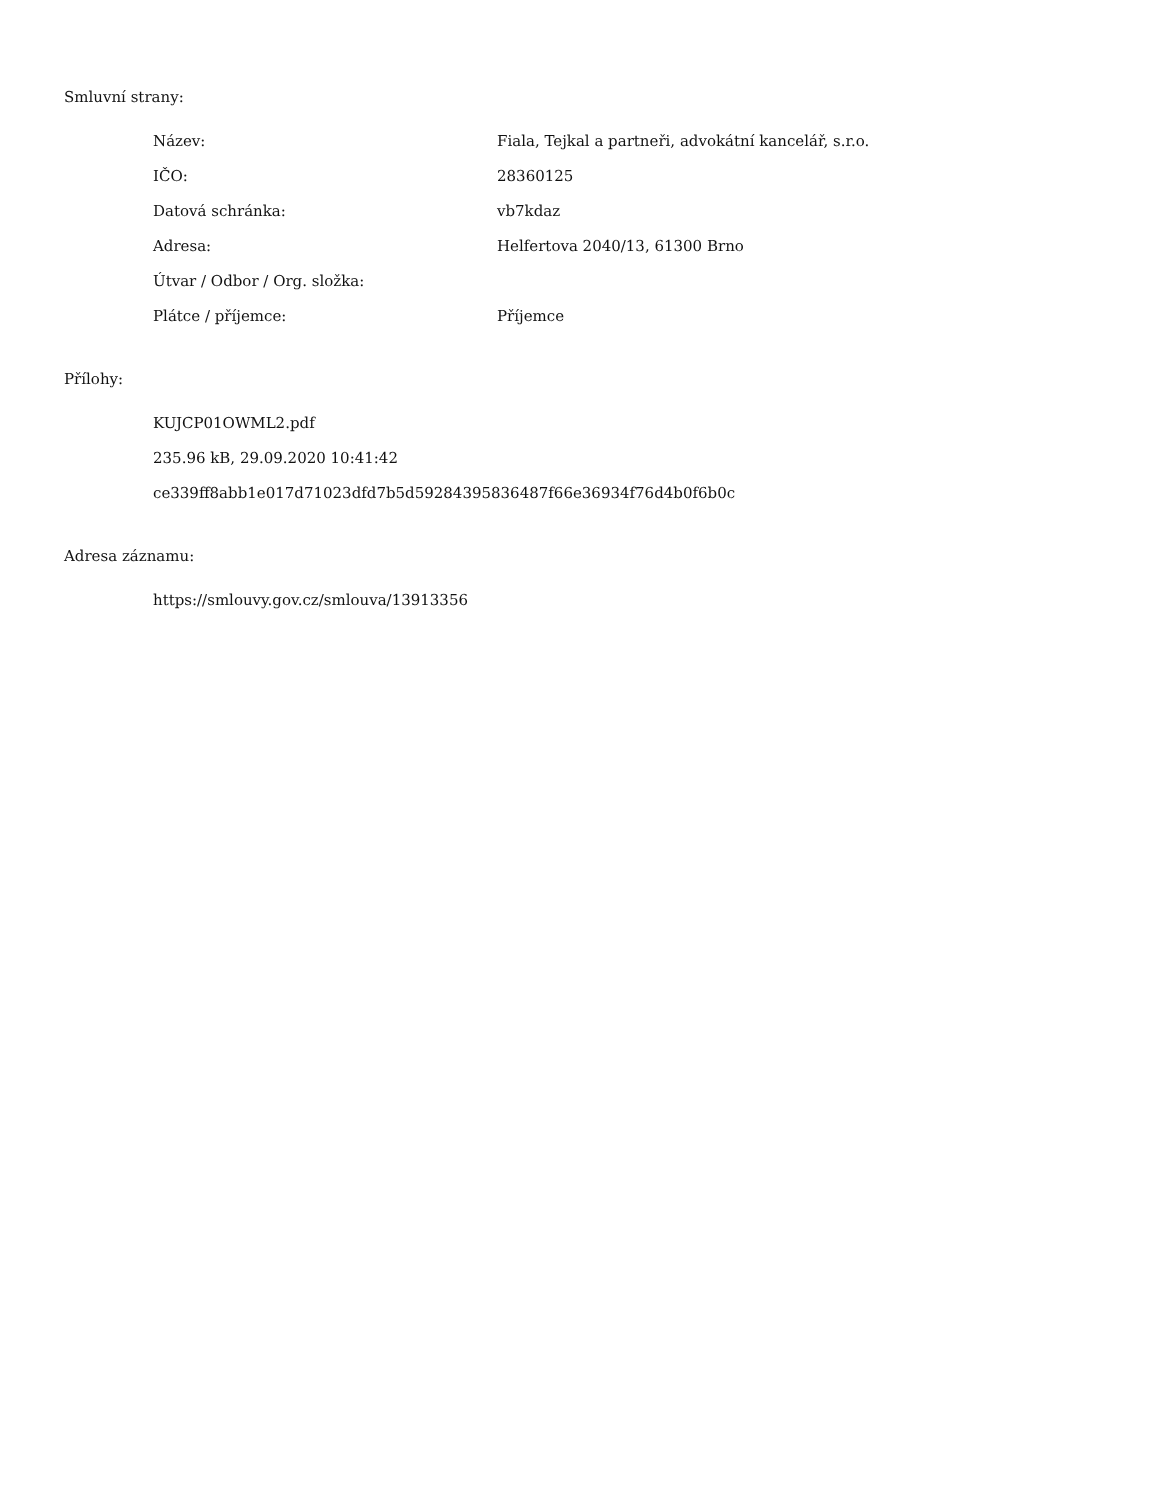Smluvní strany:
| Název: | Fiala, Tejkal a partneři, advokátní kancelář, s.r.o. |
| IČO: | 28360125 |
| Datová schránka: | vb7kdaz |
| Adresa: | Helfertova 2040/13, 61300 Brno |
| Útvar / Odbor / Org. složka: | |
| Plátce / příjemce: | Příjemce |
Přílohy:
KUJCP01OWML2.pdf
235.96 kB, 29.09.2020 10:41:42
ce339ff8abb1e017d71023dfd7b5d59284395836487f66e36934f76d4b0f6b0c
Adresa záznamu:
https://smlouvy.gov.cz/smlouva/13913356